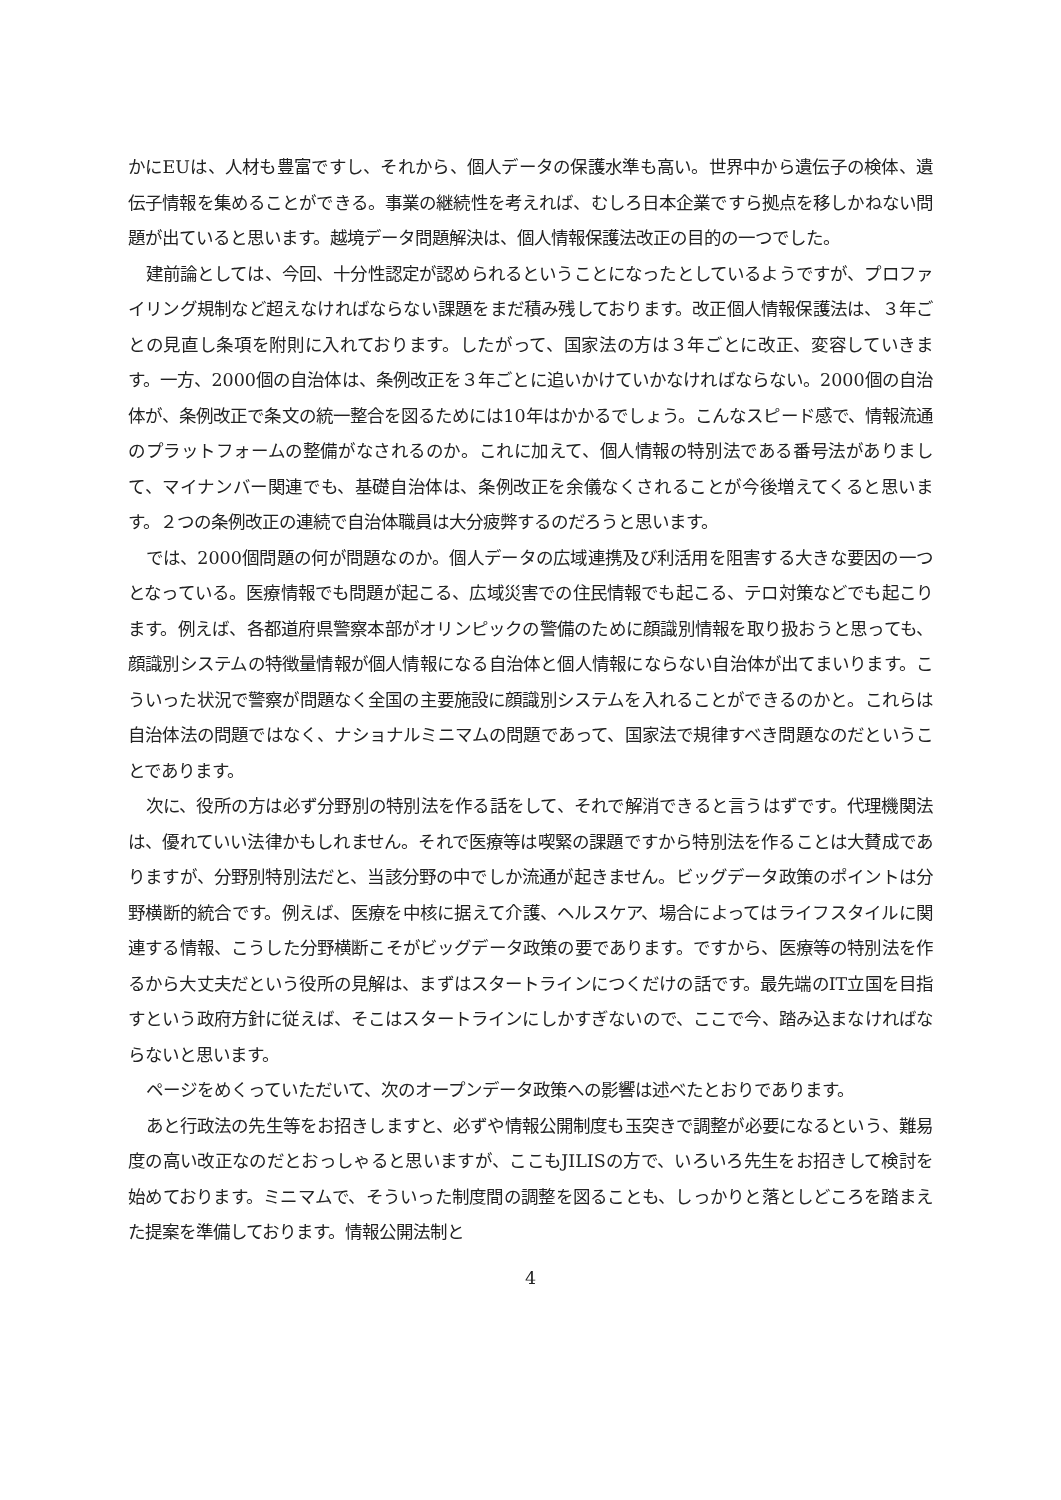かにEUは、人材も豊富ですし、それから、個人データの保護水準も高い。世界中から遺伝子の検体、遺伝子情報を集めることができる。事業の継続性を考えれば、むしろ日本企業ですら拠点を移しかねない問題が出ていると思います。越境データ問題解決は、個人情報保護法改正の目的の一つでした。
建前論としては、今回、十分性認定が認められるということになったとしているようですが、プロファイリング規制など超えなければならない課題をまだ積み残しております。改正個人情報保護法は、３年ごとの見直し条項を附則に入れております。したがって、国家法の方は３年ごとに改正、変容していきます。一方、2000個の自治体は、条例改正を３年ごとに追いかけていかなければならない。2000個の自治体が、条例改正で条文の統一整合を図るためには10年はかかるでしょう。こんなスピード感で、情報流通のプラットフォームの整備がなされるのか。これに加えて、個人情報の特別法である番号法がありまして、マイナンバー関連でも、基礎自治体は、条例改正を余儀なくされることが今後増えてくると思います。２つの条例改正の連続で自治体職員は大分疲弊するのだろうと思います。
では、2000個問題の何が問題なのか。個人データの広域連携及び利活用を阻害する大きな要因の一つとなっている。医療情報でも問題が起こる、広域災害での住民情報でも起こる、テロ対策などでも起こります。例えば、各都道府県警察本部がオリンピックの警備のために顔識別情報を取り扱おうと思っても、顔識別システムの特徴量情報が個人情報になる自治体と個人情報にならない自治体が出てまいります。こういった状況で警察が問題なく全国の主要施設に顔識別システムを入れることができるのかと。これらは自治体法の問題ではなく、ナショナルミニマムの問題であって、国家法で規律すべき問題なのだということであります。
次に、役所の方は必ず分野別の特別法を作る話をして、それで解消できると言うはずです。代理機関法は、優れていい法律かもしれません。それで医療等は喫緊の課題ですから特別法を作ることは大賛成でありますが、分野別特別法だと、当該分野の中でしか流通が起きません。ビッグデータ政策のポイントは分野横断的統合です。例えば、医療を中核に据えて介護、ヘルスケア、場合によってはライフスタイルに関連する情報、こうした分野横断こそがビッグデータ政策の要であります。ですから、医療等の特別法を作るから大丈夫だという役所の見解は、まずはスタートラインにつくだけの話です。最先端のIT立国を目指すという政府方針に従えば、そこはスタートラインにしかすぎないので、ここで今、踏み込まなければならないと思います。
ページをめくっていただいて、次のオープンデータ政策への影響は述べたとおりであります。
あと行政法の先生等をお招きしますと、必ずや情報公開制度も玉突きで調整が必要になるという、難易度の高い改正なのだとおっしゃると思いますが、ここもJILISの方で、いろいろ先生をお招きして検討を始めております。ミニマムで、そういった制度間の調整を図ることも、しっかりと落としどころを踏まえた提案を準備しております。情報公開法制と
4